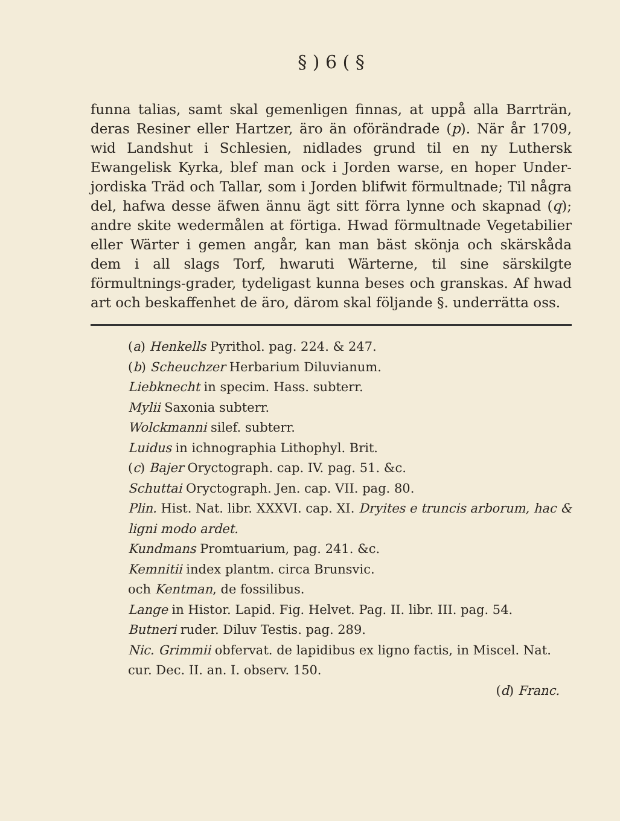§ ) 6 ( §
funna talias, samt skal gemenligen finnas, at uppå alla Barrträn, deras Resiner eller Hartzer, äro än oförändrade (p). När år 1709, wid Landshut i Schlesien, nidlades grund til en ny Luthersk Ewangelisk Kyrka, blef man ock i Jorden warse, en hoper Under-jordiska Träd och Tallar, som i Jorden blifwit förmultnade; Til några del, hafwa desse äfwen ännu ägt sitt förra lynne och skapnad (q); andre skite wedermålen at förtiga. Hwad förmultnade Vegetabilier eller Wärter i gemen angår, kan man bäst skönja och skärskåda dem i all slags Torf, hwaruti Wärterne, til sine särskilgte förmultnings-grader, tydeligast kunna beses och granskas. Af hwad art och beskaffenhet de äro, därom skal följande §. underrätta oss.
(a) Henkells Pyrithol. pag. 224. & 247.
(b) Scheuchzer Herbarium Diluvianum.
Liebknecht in specim. Hass. subterr.
Mylii Saxonia subterr.
Wolckmanni silef. subterr.
Luidus in ichnographia Lithophyl. Brit.
(c) Bajer Oryctograph. cap. IV. pag. 51. &c.
Schuttai Oryctograph. Jen. cap. VII. pag. 80.
Plin. Hist. Nat. libr. XXXVI. cap. XI. Dryites e truncis arborum, hac & ligni modo ardet.
Kundmans Promtuarium, pag. 241. &c.
Kemnitii index plantm. circa Brunsvic.
och Kentman, de fossilibus.
Lange in Histor. Lapid. Fig. Helvet. Pag. II. libr. III. pag. 54.
Butneri ruder. Diluv Testis. pag. 289.
Nic. Grimmii obfervat. de lapidibus ex ligno factis, in Miscel. Nat. cur. Dec. II. an. I. observ. 150.
(d) Franc.